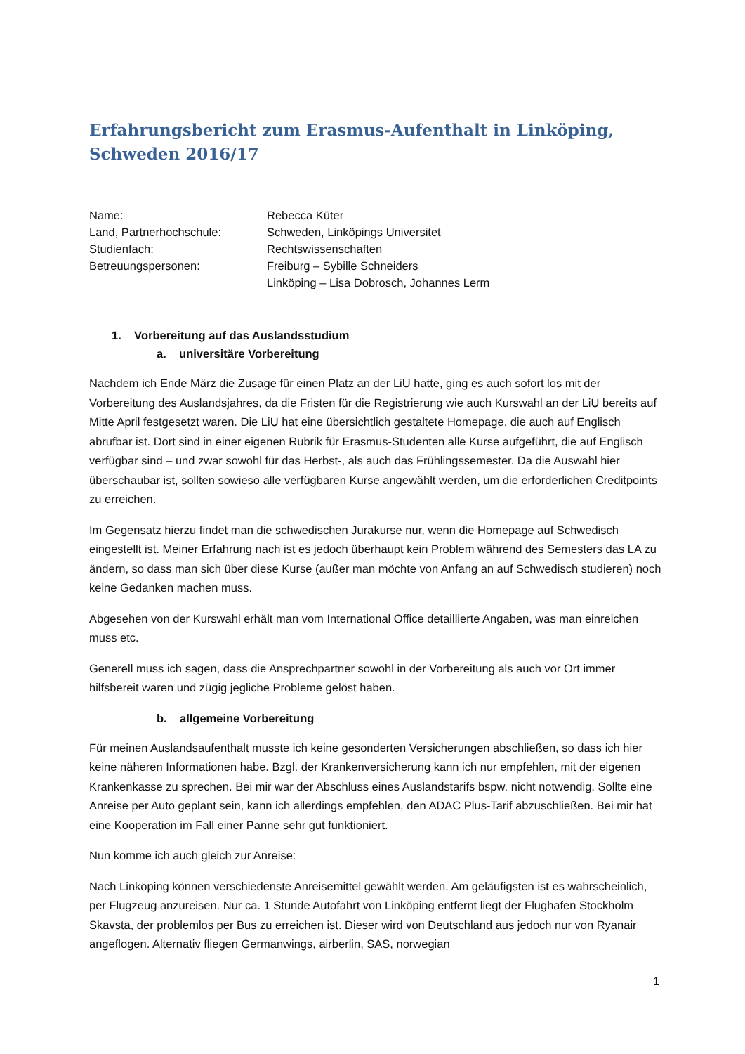Erfahrungsbericht zum Erasmus-Aufenthalt in Linköping, Schweden 2016/17
Name:
Rebecca Küter
Land, Partnerhochschule:
Schweden, Linköpings Universitet
Studienfach:
Rechtswissenschaften
Betreuungspersonen:
Freiburg – Sybille Schneiders
Linköping – Lisa Dobrosch, Johannes Lerm
1. Vorbereitung auf das Auslandsstudium
a. universitäre Vorbereitung
Nachdem ich Ende März die Zusage für einen Platz an der LiU hatte, ging es auch sofort los mit der Vorbereitung des Auslandsjahres, da die Fristen für die Registrierung wie auch Kurswahl an der LiU bereits auf Mitte April festgesetzt waren. Die LiU hat eine übersichtlich gestaltete Homepage, die auch auf Englisch abrufbar ist. Dort sind in einer eigenen Rubrik für Erasmus-Studenten alle Kurse aufgeführt, die auf Englisch verfügbar sind – und zwar sowohl für das Herbst-, als auch das Frühlingssemester. Da die Auswahl hier überschaubar ist, sollten sowieso alle verfügbaren Kurse angewählt werden, um die erforderlichen Creditpoints zu erreichen.
Im Gegensatz hierzu findet man die schwedischen Jurakurse nur, wenn die Homepage auf Schwedisch eingestellt ist. Meiner Erfahrung nach ist es jedoch überhaupt kein Problem während des Semesters das LA zu ändern, so dass man sich über diese Kurse (außer man möchte von Anfang an auf Schwedisch studieren) noch keine Gedanken machen muss.
Abgesehen von der Kurswahl erhält man vom International Office detaillierte Angaben, was man einreichen muss etc.
Generell muss ich sagen, dass die Ansprechpartner sowohl in der Vorbereitung als auch vor Ort immer hilfsbereit waren und zügig jegliche Probleme gelöst haben.
b. allgemeine Vorbereitung
Für meinen Auslandsaufenthalt musste ich keine gesonderten Versicherungen abschließen, so dass ich hier keine näheren Informationen habe. Bzgl. der Krankenversicherung kann ich nur empfehlen, mit der eigenen Krankenkasse zu sprechen. Bei mir war der Abschluss eines Auslandstarifs bspw. nicht notwendig. Sollte eine Anreise per Auto geplant sein, kann ich allerdings empfehlen, den ADAC Plus-Tarif abzuschließen. Bei mir hat eine Kooperation im Fall einer Panne sehr gut funktioniert.
Nun komme ich auch gleich zur Anreise:
Nach Linköping können verschiedenste Anreisemittel gewählt werden. Am geläufigsten ist es wahrscheinlich, per Flugzeug anzureisen. Nur ca. 1 Stunde Autofahrt von Linköping entfernt liegt der Flughafen Stockholm Skavsta, der problemlos per Bus zu erreichen ist. Dieser wird von Deutschland aus jedoch nur von Ryanair angeflogen. Alternativ fliegen Germanwings, airberlin, SAS, norwegian
1